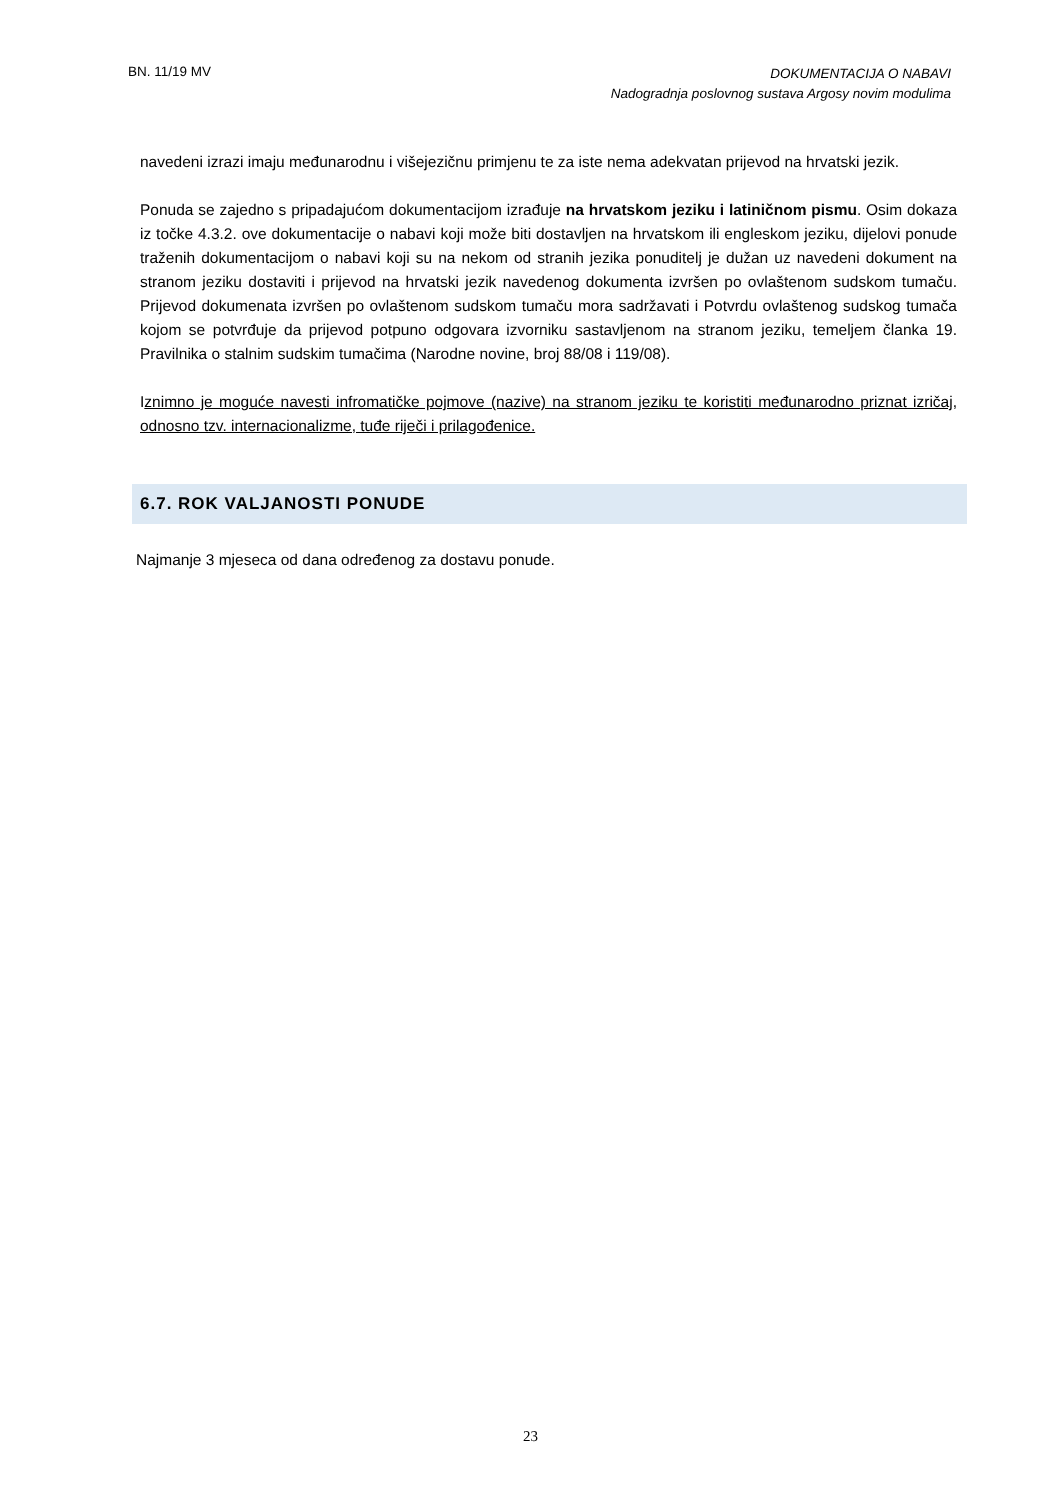BN. 11/19 MV DOKUMENTACIJA O NABAVI
Nadogradnja poslovnog sustava Argosy novim modulima
navedeni izrazi imaju međunarodnu i višejezičnu primjenu te za iste nema adekvatan prijevod na hrvatski jezik.
Ponuda se zajedno s pripadajućom dokumentacijom izrađuje na hrvatskom jeziku i latiničnom pismu. Osim dokaza iz točke 4.3.2. ove dokumentacije o nabavi koji može biti dostavljen na hrvatskom ili engleskom jeziku, dijelovi ponude traženih dokumentacijom o nabavi koji su na nekom od stranih jezika ponuditelj je dužan uz navedeni dokument na stranom jeziku dostaviti i prijevod na hrvatski jezik navedenog dokumenta izvršen po ovlaštenom sudskom tumaču. Prijevod dokumenata izvršen po ovlaštenom sudskom tumaču mora sadržavati i Potvrdu ovlaštenog sudskog tumača kojom se potvrđuje da prijevod potpuno odgovara izvorniku sastavljenom na stranom jeziku, temeljem članka 19. Pravilnika o stalnim sudskim tumačima (Narodne novine, broj 88/08 i 119/08).
Iznimno je moguće navesti infromatičke pojmove (nazive) na stranom jeziku te koristiti međunarodno priznat izričaj, odnosno tzv. internacionalizme, tuđe riječi i prilagođenice.
6.7. ROK VALJANOSTI PONUDE
Najmanje 3 mjeseca od dana određenog za dostavu ponude.
23